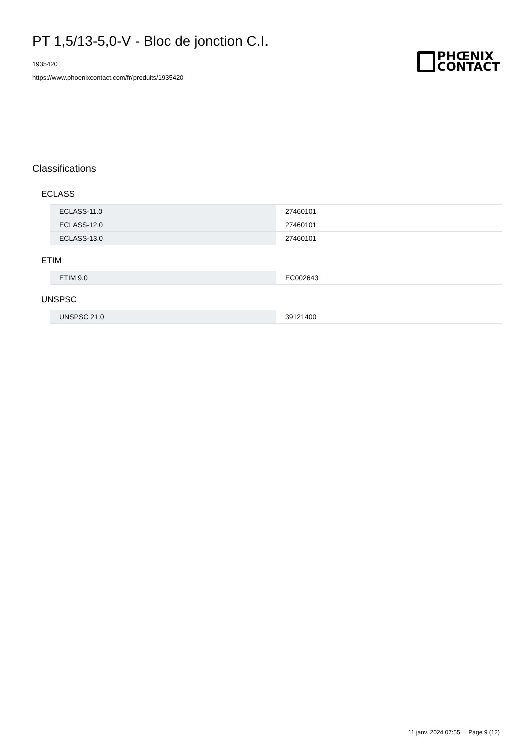PT 1,5/13-5,0-V - Bloc de jonction C.I.
1935420
https://www.phoenixcontact.com/fr/produits/1935420
PHŒNIX
CONTACT
Classifications
ECLASS
| ECLASS-11.0 | 27460101 |
| ECLASS-12.0 | 27460101 |
| ECLASS-13.0 | 27460101 |
ETIM
| ETIM 9.0 | EC002643 |
UNSPSC
| UNSPSC 21.0 | 39121400 |
11 janv. 2024 07:55 Page 9 (12)